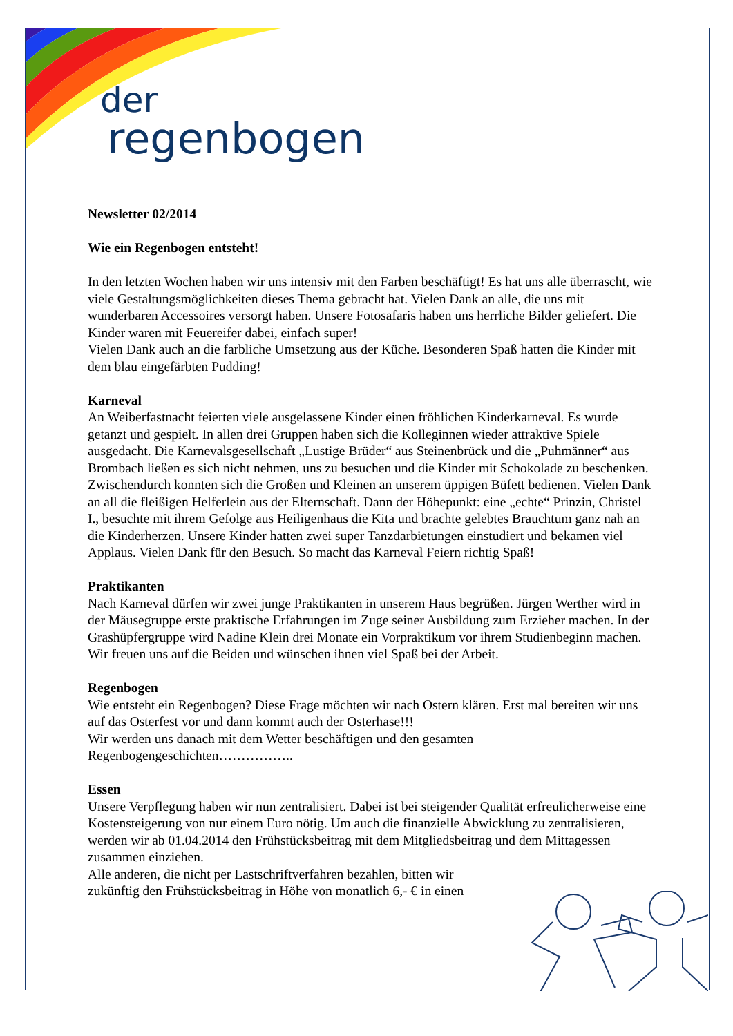der
regenbogen
Newsletter 02/2014
Wie ein Regenbogen entsteht!
In den letzten Wochen haben wir uns intensiv mit den Farben beschäftigt! Es hat uns alle überrascht, wie viele Gestaltungsmöglichkeiten dieses Thema gebracht hat. Vielen Dank an alle, die uns mit wunderbaren Accessoires versorgt haben. Unsere Fotosafaris haben uns herrliche Bilder geliefert. Die Kinder waren mit Feuereifer dabei, einfach super!
Vielen Dank auch an die farbliche Umsetzung aus der Küche. Besonderen Spaß hatten die Kinder mit dem blau eingefärbten Pudding!
Karneval
An Weiberfastnacht feierten viele ausgelassene Kinder einen fröhlichen Kinderkarneval. Es wurde getanzt und gespielt. In allen drei Gruppen haben sich die Kolleginnen wieder attraktive Spiele ausgedacht. Die Karnevalsgesellschaft „Lustige Brüder“ aus Steinenbrück und die „Puhmänner“ aus Brombach ließen es sich nicht nehmen, uns zu besuchen und die Kinder mit Schokolade zu beschenken. Zwischendurch konnten sich die Großen und Kleinen an unserem üppigen Büfett bedienen. Vielen Dank an all die fleißigen Helferlein aus der Elternschaft. Dann der Höhepunkt: eine „echte“ Prinzin, Christel I., besuchte mit ihrem Gefolge aus Heiligenhaus die Kita und brachte gelebtes Brauchtum ganz nah an die Kinderherzen. Unsere Kinder hatten zwei super Tanzdarbietungen einstudiert und bekamen viel Applaus. Vielen Dank für den Besuch. So macht das Karneval Feiern richtig Spaß!
Praktikanten
Nach Karneval dürfen wir zwei junge Praktikanten in unserem Haus begrüßen. Jürgen Werther wird in der Mäusegruppe erste praktische Erfahrungen im Zuge seiner Ausbildung zum Erzieher machen. In der Grashüpfergruppe wird Nadine Klein drei Monate ein Vorpraktikum vor ihrem Studienbeginn machen. Wir freuen uns auf die Beiden und wünschen ihnen viel Spaß bei der Arbeit.
Regenbogen
Wie entsteht ein Regenbogen? Diese Frage möchten wir nach Ostern klären. Erst mal bereiten wir uns auf das Osterfest vor und dann kommt auch der Osterhase!!!
Wir werden uns danach mit dem Wetter beschäftigen und den gesamten Regenbogengeschichten……………..
Essen
Unsere Verpflegung haben wir nun zentralisiert. Dabei ist bei steigender Qualität erfreulicherweise eine Kostensteigerung von nur einem Euro nötig. Um auch die finanzielle Abwicklung zu zentralisieren, werden wir ab 01.04.2014 den Frühstücksbeitrag mit dem Mitgliedsbeitrag und dem Mittagessen zusammen einziehen.
Alle anderen, die nicht per Lastschriftverfahren bezahlen, bitten wir
zukünftig den Frühstücksbeitrag in Höhe von monatlich 6,- € in einen